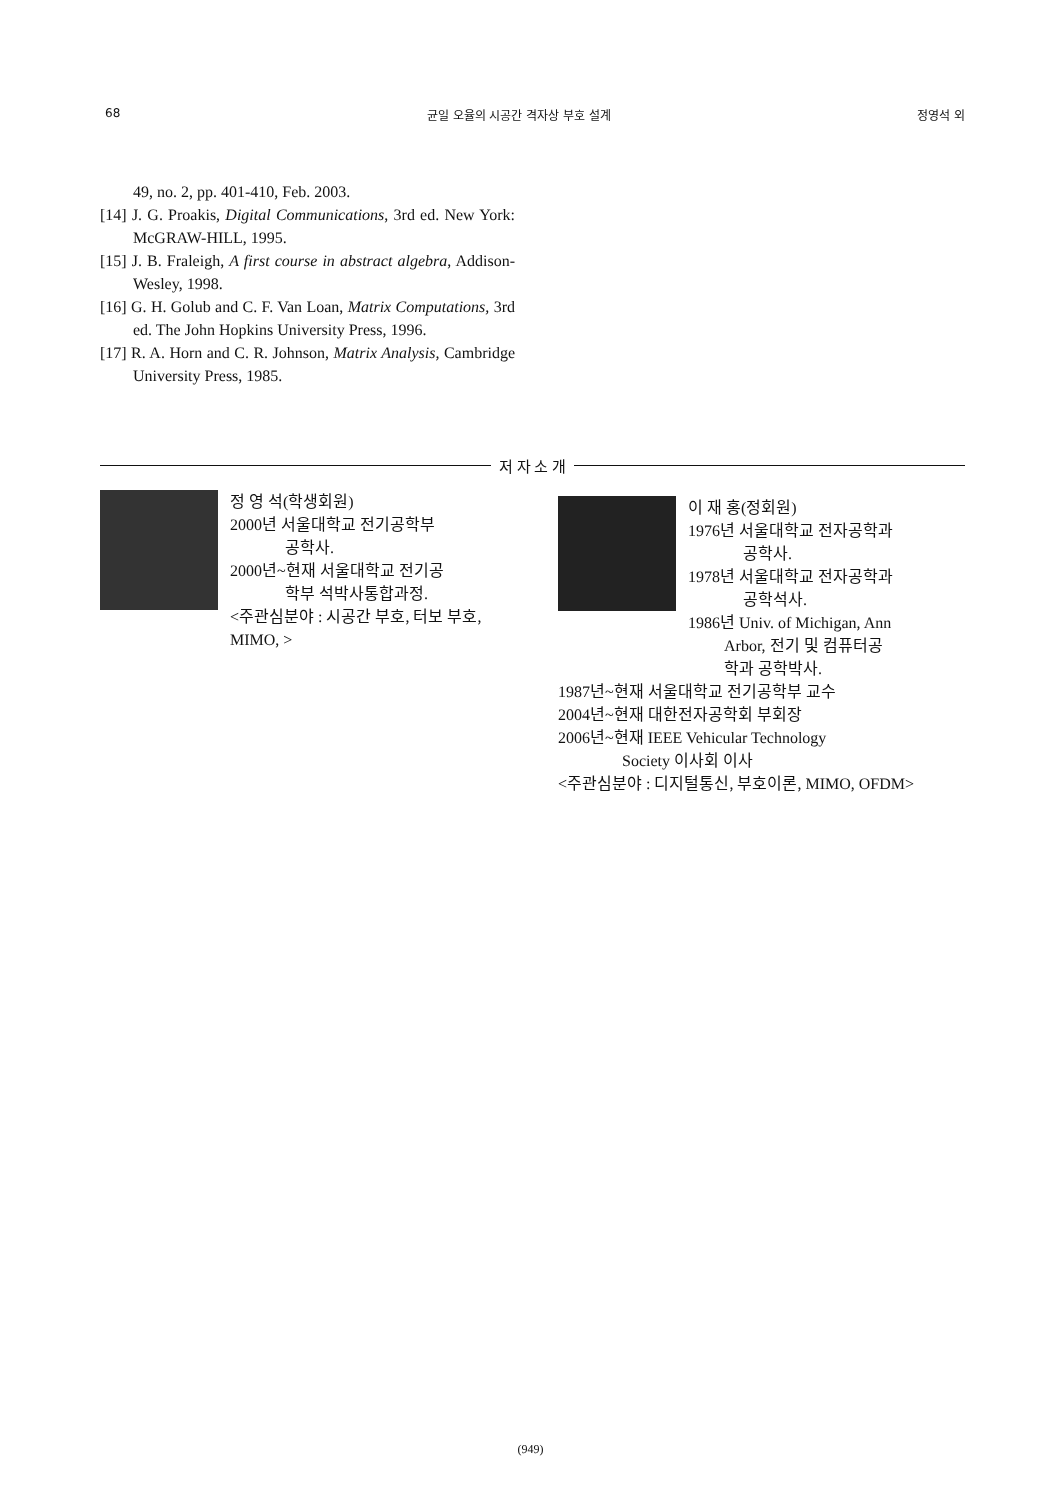68 균일 오율의 시공간 격자상 부호 설계 정영석 외
49, no. 2, pp. 401-410, Feb. 2003.
[14] J. G. Proakis, Digital Communications, 3rd ed. New York: McGRAW-HILL, 1995.
[15] J. B. Fraleigh, A first course in abstract algebra, Addison-Wesley, 1998.
[16] G. H. Golub and C. F. Van Loan, Matrix Computations, 3rd ed. The John Hopkins University Press, 1996.
[17] R. A. Horn and C. R. Johnson, Matrix Analysis, Cambridge University Press, 1985.
저 자 소 개
정 영 석(학생회원)
2000년 서울대학교 전기공학부
공학사.
2000년~현재 서울대학교 전기공
학부 석박사통합과정.
<주관심분야 : 시공간 부호, 터보 부호, MIMO, >
이 재 홍(정회원)
1976년 서울대학교 전자공학과
공학사.
1978년 서울대학교 전자공학과
공학석사.
1986년 Univ. of Michigan, Ann
Arbor, 전기 및 컴퓨터공
학과 공학박사.
1987년~현재 서울대학교 전기공학부 교수
2004년~현재 대한전자공학회 부회장
2006년~현재 IEEE Vehicular Technology
Society 이사회 이사
<주관심분야 : 디지털통신, 부호이론, MIMO, OFDM>
(949)